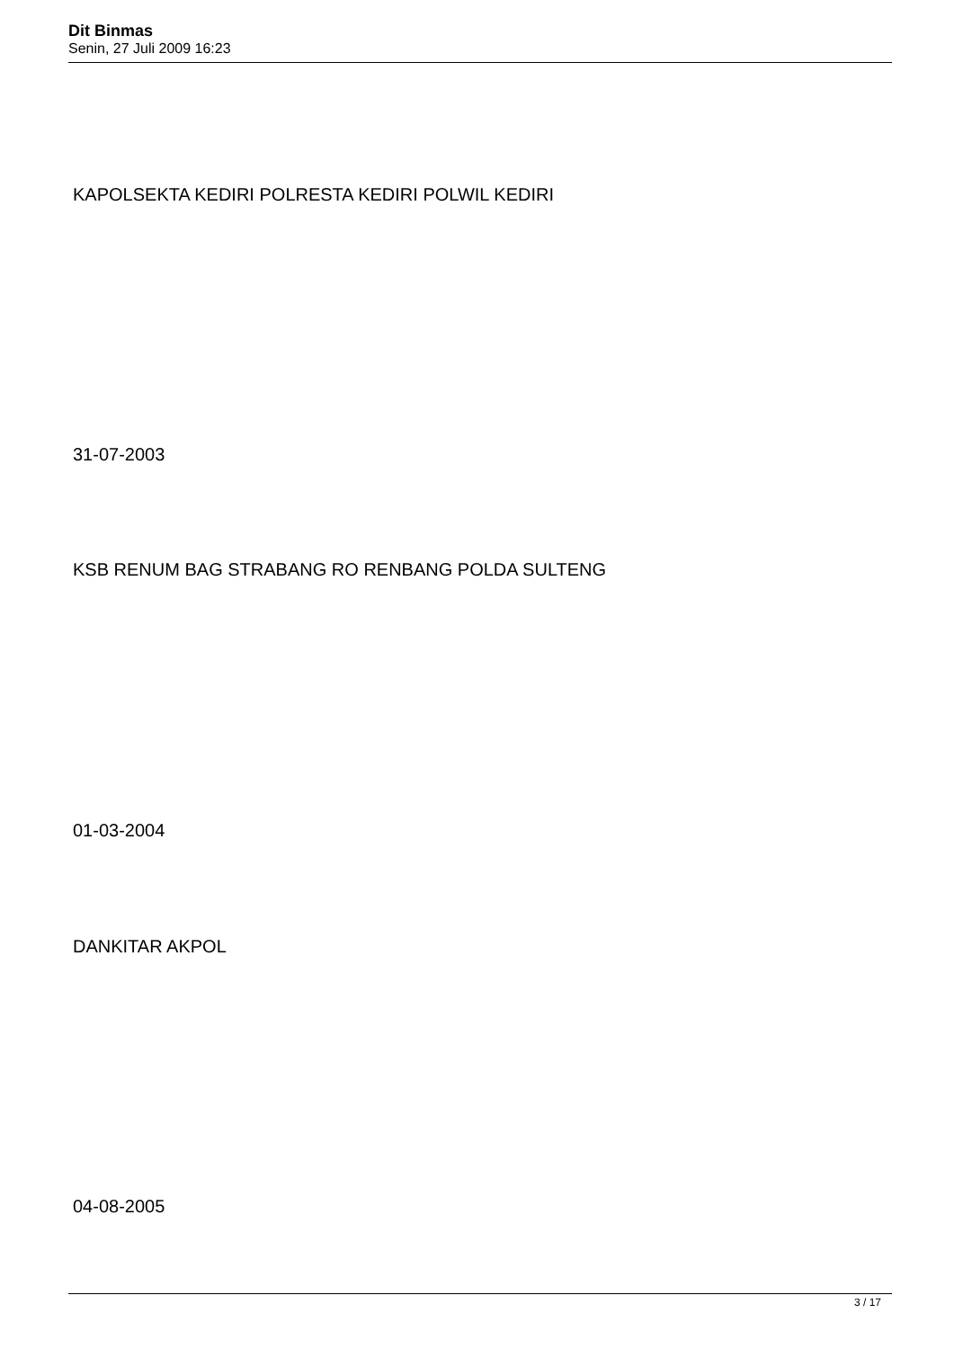Dit Binmas
Senin, 27 Juli 2009 16:23
KAPOLSEKTA KEDIRI POLRESTA KEDIRI POLWIL KEDIRI
31-07-2003
KSB RENUM BAG STRABANG RO RENBANG POLDA SULTENG
01-03-2004
DANKITAR AKPOL
04-08-2005
3 / 17